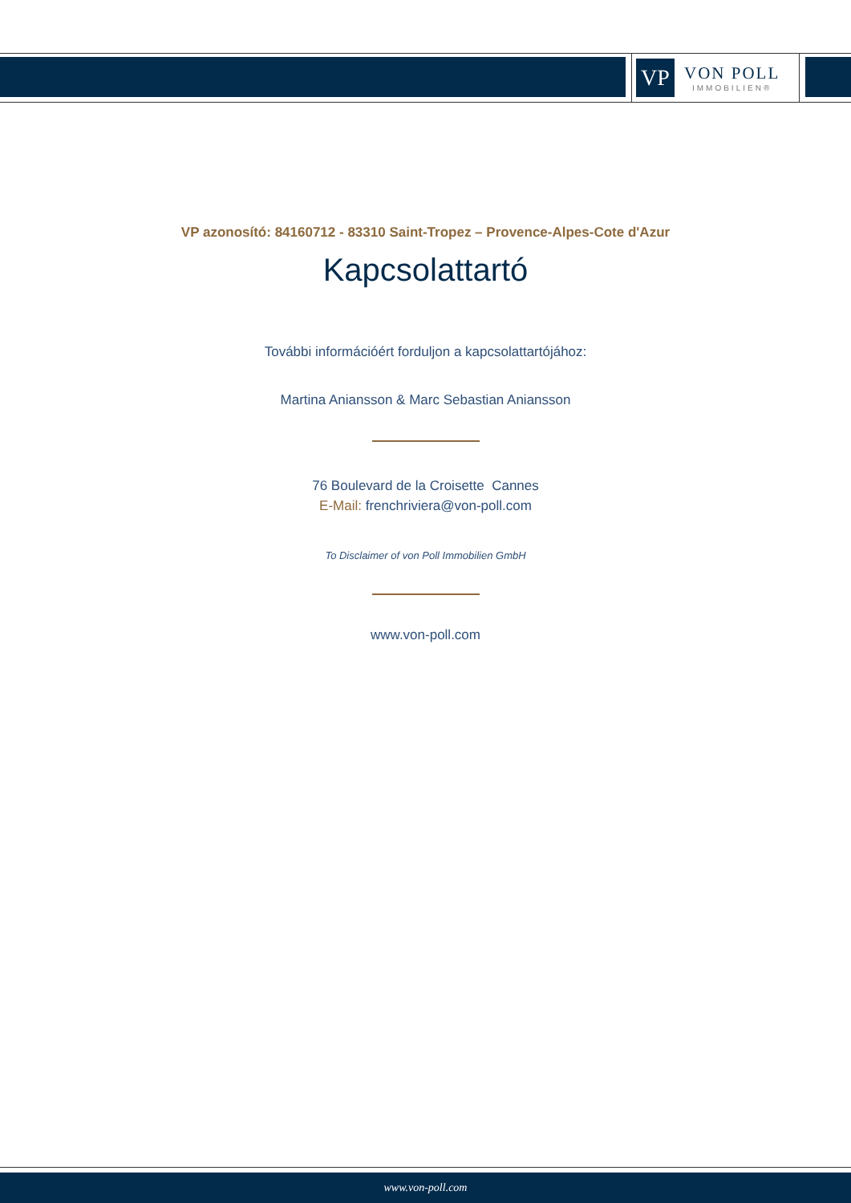VP
VON POLL
IMMOBILIEN®
VP azonosító: 84160712 - 83310 Saint-Tropez – Provence-Alpes-Cote d'Azur
Kapcsolattartó
További információért forduljon a kapcsolattartójához:
Martina Aniansson & Marc Sebastian Aniansson
76 Boulevard de la Croisette Cannes
E-Mail: frenchriviera@von-poll.com
To Disclaimer of von Poll Immobilien GmbH
www.von-poll.com
www.von-poll.com